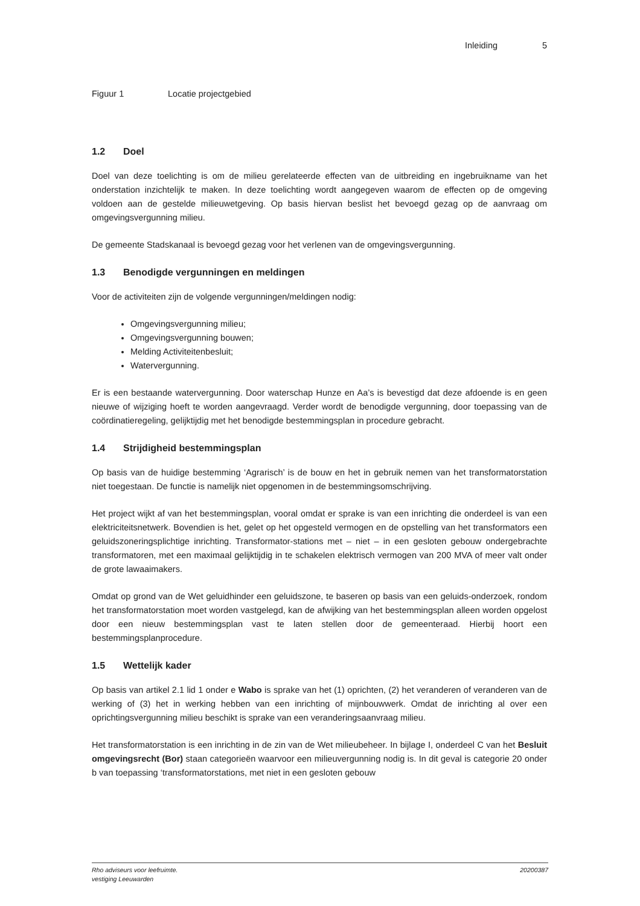Inleiding 5
Figuur 1 Locatie projectgebied
1.2 Doel
Doel van deze toelichting is om de milieu gerelateerde effecten van de uitbreiding en ingebruikname van het onderstation inzichtelijk te maken. In deze toelichting wordt aangegeven waarom de effecten op de omgeving voldoen aan de gestelde milieuwetgeving. Op basis hiervan beslist het bevoegd gezag op de aanvraag om omgevingsvergunning milieu.
De gemeente Stadskanaal is bevoegd gezag voor het verlenen van de omgevingsvergunning.
1.3 Benodigde vergunningen en meldingen
Voor de activiteiten zijn de volgende vergunningen/meldingen nodig:
Omgevingsvergunning milieu;
Omgevingsvergunning bouwen;
Melding Activiteitenbesluit;
Watervergunning.
Er is een bestaande watervergunning. Door waterschap Hunze en Aa’s is bevestigd dat deze afdoende is en geen nieuwe of wijziging hoeft te worden aangevraagd. Verder wordt de benodigde vergunning, door toepassing van de coördinatieregeling, gelijktijdig met het benodigde bestemmingsplan in procedure gebracht.
1.4 Strijdigheid bestemmingsplan
Op basis van de huidige bestemming ‘Agrarisch’ is de bouw en het in gebruik nemen van het transformatorstation niet toegestaan. De functie is namelijk niet opgenomen in de bestemmingsomschrijving.
Het project wijkt af van het bestemmingsplan, vooral omdat er sprake is van een inrichting die onderdeel is van een elektriciteitsnetwerk. Bovendien is het, gelet op het opgesteld vermogen en de opstelling van het transformators een geluidszoneringsplichtige inrichting. Transformator-stations met – niet – in een gesloten gebouw ondergebrachte transformatoren, met een maximaal gelijktijdig in te schakelen elektrisch vermogen van 200 MVA of meer valt onder de grote lawaaimakers.
Omdat op grond van de Wet geluidhinder een geluidszone, te baseren op basis van een geluids-onderzoek, rondom het transformatorstation moet worden vastgelegd, kan de afwijking van het bestemmingsplan alleen worden opgelost door een nieuw bestemmingsplan vast te laten stellen door de gemeenteraad. Hierbij hoort een bestemmingsplanprocedure.
1.5 Wettelijk kader
Op basis van artikel 2.1 lid 1 onder e Wabo is sprake van het (1) oprichten, (2) het veranderen of veranderen van de werking of (3) het in werking hebben van een inrichting of mijnbouwwerk. Omdat de inrichting al over een oprichtingsvergunning milieu beschikt is sprake van een veranderingsaanvraag milieu.
Het transformatorstation is een inrichting in de zin van de Wet milieubeheer. In bijlage I, onderdeel C van het Besluit omgevingsrecht (Bor) staan categorieën waarvoor een milieuvergunning nodig is. In dit geval is categorie 20 onder b van toepassing ‘transformatorstations, met niet in een gesloten gebouw
Rho adviseurs voor leefruimte.
vestiging Leeuwarden 20200387